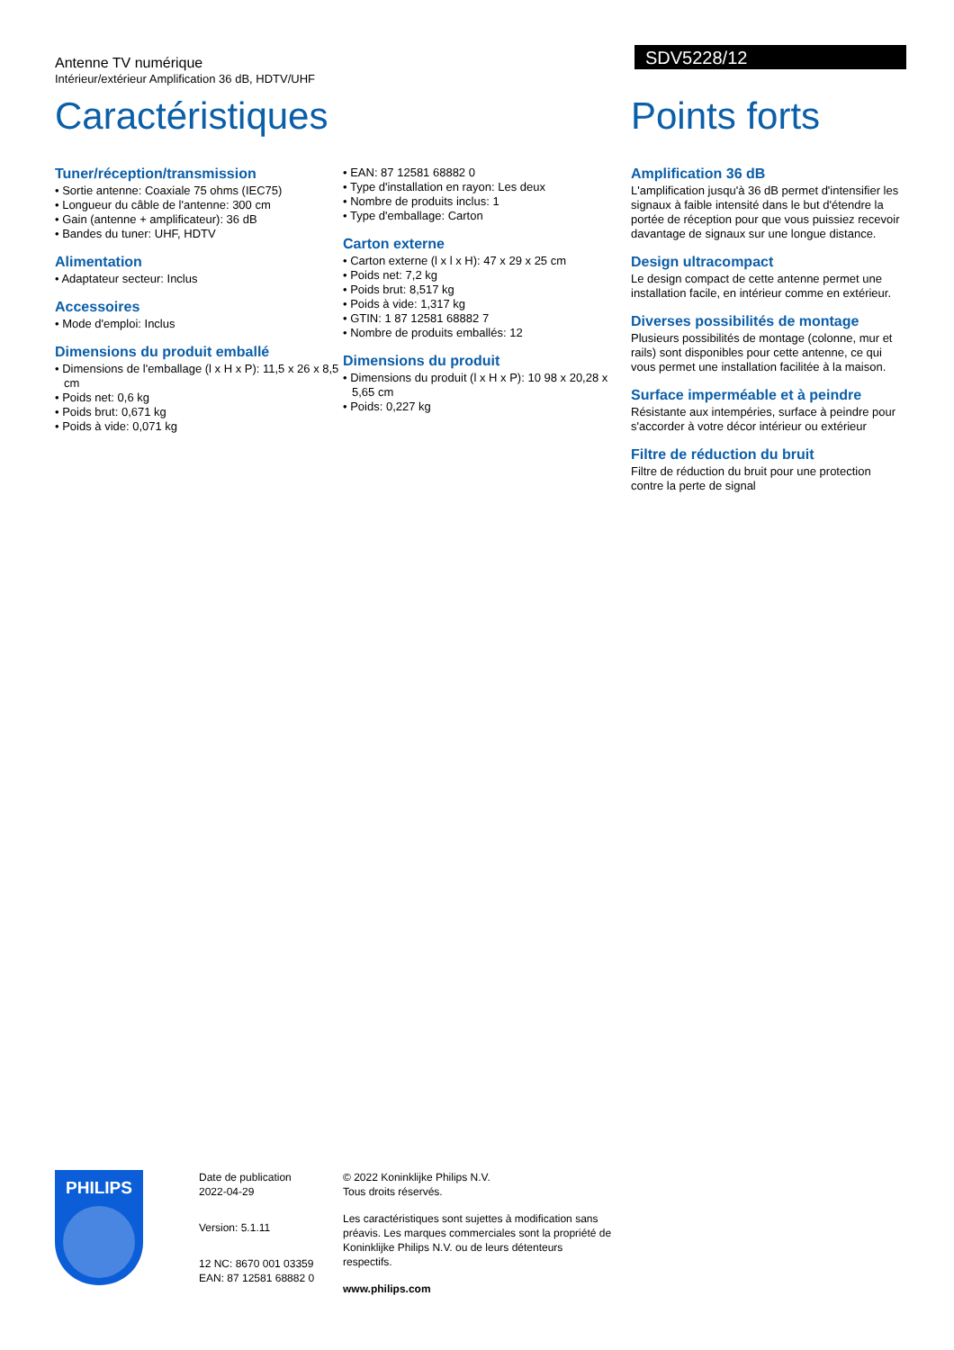Antenne TV numérique
Intérieur/extérieur Amplification 36 dB, HDTV/UHF
SDV5228/12
Caractéristiques
Tuner/réception/transmission
• Sortie antenne: Coaxiale 75 ohms (IEC75)
• Longueur du câble de l'antenne: 300 cm
• Gain (antenne + amplificateur): 36 dB
• Bandes du tuner: UHF, HDTV
Alimentation
• Adaptateur secteur: Inclus
Accessoires
• Mode d'emploi: Inclus
Dimensions du produit emballé
• Dimensions de l'emballage (l x H x P): 11,5 x 26 x 8,5 cm
• Poids net: 0,6 kg
• Poids brut: 0,671 kg
• Poids à vide: 0,071 kg
• EAN: 87 12581 68882 0
• Type d'installation en rayon: Les deux
• Nombre de produits inclus: 1
• Type d'emballage: Carton
Carton externe
• Carton externe (l x l x H): 47 x 29 x 25 cm
• Poids net: 7,2 kg
• Poids brut: 8,517 kg
• Poids à vide: 1,317 kg
• GTIN: 1 87 12581 68882 7
• Nombre de produits emballés: 12
Dimensions du produit
• Dimensions du produit (l x H x P): 10 98 x 20,28 x 5,65 cm
• Poids: 0,227 kg
Points forts
Amplification 36 dB
L'amplification jusqu'à 36 dB permet d'intensifier les signaux à faible intensité dans le but d'étendre la portée de réception pour que vous puissiez recevoir davantage de signaux sur une longue distance.
Design ultracompact
Le design compact de cette antenne permet une installation facile, en intérieur comme en extérieur.
Diverses possibilités de montage
Plusieurs possibilités de montage (colonne, mur et rails) sont disponibles pour cette antenne, ce qui vous permet une installation facilitée à la maison.
Surface imperméable et à peindre
Résistante aux intempéries, surface à peindre pour s'accorder à votre décor intérieur ou extérieur
Filtre de réduction du bruit
Filtre de réduction du bruit pour une protection contre la perte de signal
PHILIPS
Date de publication
2022-04-29
Version: 5.1.11
12 NC: 8670 001 03359
EAN: 87 12581 68882 0
© 2022 Koninklijke Philips N.V.
Tous droits réservés.
Les caractéristiques sont sujettes à modification sans préavis. Les marques commerciales sont la propriété de Koninklijke Philips N.V. ou de leurs détenteurs respectifs.
www.philips.com